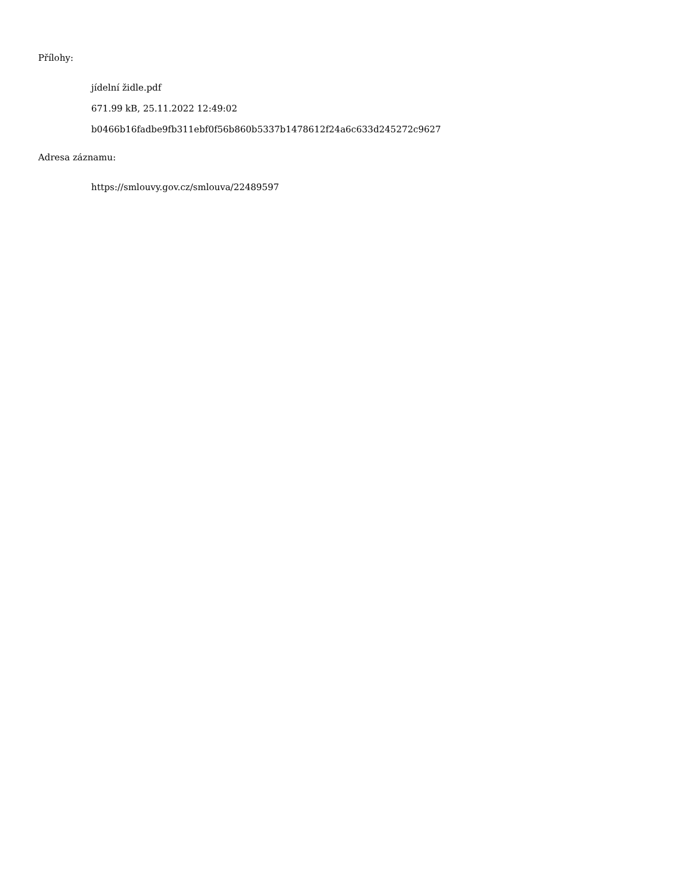Přílohy:
jídelní židle.pdf
671.99 kB, 25.11.2022 12:49:02
b0466b16fadbe9fb311ebf0f56b860b5337b1478612f24a6c633d245272c9627
Adresa záznamu:
https://smlouvy.gov.cz/smlouva/22489597